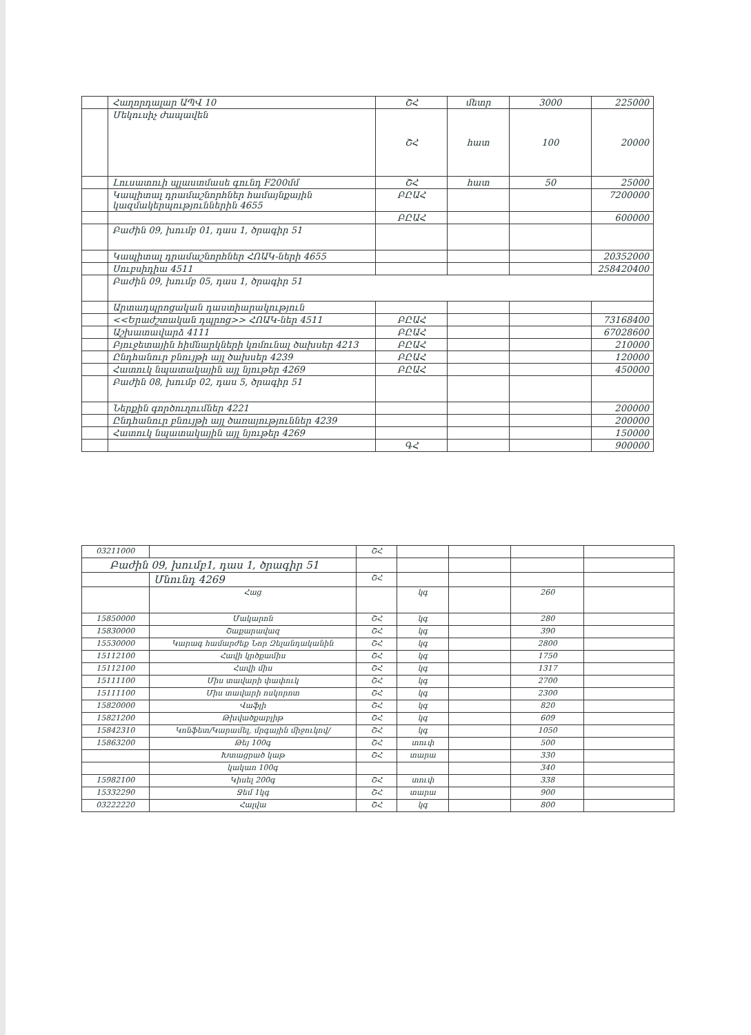| | Հաղորդալար ԱՊՎ 10 | ՇՀ | մետր | 3000 | 225000 |
| | Մեկուսիչ ժապավեն | ՇՀ | հատ | 100 | 20000 |
| | Լուսատուի պլաստմասե գունդ F200մմ | ՇՀ | հատ | 50 | 25000 |
| | Կապիտալ դրամաշնորհներ համայնքային կազմակերպություններին 4655 | ԲԸԱՀ | | | 7200000 |
| | | ԲԸԱՀ | | | 600000 |
| | Բաժին 09, խումբ 01, դաս 1, ծրագիր 51 | | | | |
| | Կապիտալ դրամաշնորհներ ՀՈԱԿ-ների 4655 | | | | 20352000 |
| | Սուբսիդիա 4511 | | | | 258420400 |
| | Բաժին 09, խումբ 05, դաս 1, ծրագիր 51 | | | | |
| | Արտադպրոցական դաստիարակություն | | | | |
| | <<Երաժշտական դպրոց>> ՀՈԱԿ-ներ 4511 | ԲԸԱՀ | | | 73168400 |
| | Աշխատավարձ 4111 | ԲԸԱՀ | | | 67028600 |
| | Բյուջետային հիմնարկների կոմունալ ծախսեր 4213 | ԲԸԱՀ | | | 210000 |
| | Ընդհանուր բնույթի այլ ծախսեր 4239 | ԲԸԱՀ | | | 120000 |
| | Հատուկ նպատակային այլ նյութեր 4269 | ԲԸԱՀ | | | 450000 |
| | Բաժին 08, խումբ 02, դաս 5, ծրագիր 51 | | | | |
| | Ներքին գործուղումներ 4221 | | | | 200000 |
| | Ընդհանուր բնույթի այլ ծառայություններ 4239 | | | | 200000 |
| | Հատուկ նպատակային այլ նյութեր 4269 | | | | 150000 |
| | | ԳՀ | | | 900000 |
| 03211000 | | ՇՀ | | | | |
| Բաժին 09, խումբ1, դաս 1, ծրագիր 51 | | | | | | |
| | Մնունդ 4269 | ՇՀ | | | | |
| | Հաց | | կգ | | 260 | |
| 15850000 | Մակարոն | ՇՀ | կգ | | 280 | |
| 15830000 | Շաքարավազ | ՇՀ | կգ | | 390 | |
| 15530000 | Կարագ համարժեք Նոր Զելանդականին | ՇՀ | կգ | | 2800 | |
| 15112100 | Հավի կրծքամիս | ՇՀ | կգ | | 1750 | |
| 15112100 | Հավի միս | ՇՀ | կգ | | 1317 | |
| 15111100 | Միս տավարի փափուկ | ՇՀ | կգ | | 2700 | |
| 15111100 | Միս տավարի ոսկորոտ | ՇՀ | կգ | | 2300 | |
| 15820000 | Վաֆլի | ՇՀ | կգ | | 820 | |
| 15821200 | Թխվածքաբլիթ | ՇՀ | կգ | | 609 | |
| 15842310 | Կոնֆետ/Կարամել, մրգային միջուկով/ | ՇՀ | կգ | | 1050 | |
| 15863200 | Թեյ 100գ | ՇՀ | տուփ | | 500 | |
| | Խտացրած կաթ | ՇՀ | տարա | | 330 | |
| | կակաո 100գ | | | | 340 | |
| 15982100 | Կիսել 200գ | ՇՀ | տուփ | | 338 | |
| 15332290 | Ջեմ 1կգ | ՇՀ | տարա | | 900 | |
| 03222220 | Հալվա | ՇՀ | կգ | | 800 | |